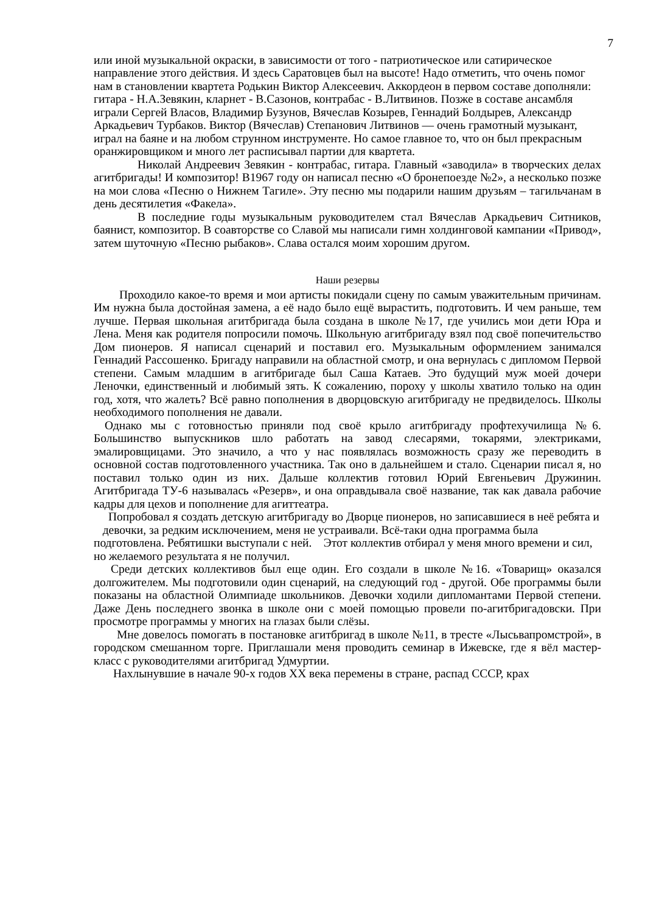7
или иной музыкальной окраски, в зависимости от того - патриотическое или сатирическое направление этого действия. И здесь Саратовцев был на высоте! Надо отметить, что очень помог нам в становлении квартета Родькин Виктор Алексеевич. Аккордеон в первом составе дополняли: гитара - Н.А.Зевякин, кларнет - В.Сазонов, контрабас - В.Литвинов. Позже в составе ансамбля играли Сергей Власов, Владимир Бузунов, Вячеслав Козырев, Геннадий Болдырев, Александр Аркадьевич Турбаков. Виктор (Вячеслав) Степанович Литвинов — очень грамотный музыкант, играл на баяне и на любом струнном инструменте. Но самое главное то, что он был прекрасным оранжировщиком и много лет расписывал партии для квартета.
Николай Андреевич Зевякин - контрабас, гитара. Главный «заводила» в творческих делах агитбригады! И композитор! В1967 году он написал песню «О бронепоезде №2», а несколько позже на мои слова «Песню о Нижнем Тагиле». Эту песню мы подарили нашим друзьям – тагильчанам в день десятилетия «Факела».
В последние годы музыкальным руководителем стал Вячеслав Аркадьевич Ситников, баянист, композитор. В соавторстве со Славой мы написали гимн холдинговой кампании «Привод», затем шуточную «Песню рыбаков». Слава остался моим хорошим другом.
Наши резервы
Проходило какое-то время и мои артисты покидали сцену по самым уважительным причинам. Им нужна была достойная замена, а её надо было ещё вырастить, подготовить. И чем раньше, тем лучше. Первая школьная агитбригада была создана в школе №17, где учились мои дети Юра и Лена. Меня как родителя попросили помочь. Школьную агитбригаду взял под своё попечительство Дом пионеров. Я написал сценарий и поставил его. Музыкальным оформлением занимался Геннадий Рассошенко. Бригаду направили на областной смотр, и она вернулась с дипломом Первой степени. Самым младшим в агитбригаде был Саша Катаев. Это будущий муж моей дочери Леночки, единственный и любимый зять. К сожалению, пороху у школы хватило только на один год, хотя, что жалеть? Всё равно пополнения в дворцовскую агитбригаду не предвиделось. Школы необходимого пополнения не давали.
Однако мы с готовностью приняли под своё крыло агитбригаду профтехучилища №6. Большинство выпускников шло работать на завод слесарями, токарями, электриками, эмалировщицами. Это значило, а что у нас появлялась возможность сразу же переводить в основной состав подготовленного участника. Так оно в дальнейшем и стало. Сценарии писал я, но поставил только один из них. Дальше коллектив готовил Юрий Евгеньевич Дружинин. Агитбригада ТУ-6 называлась «Резерв», и она оправдывала своё название, так как давала рабочие кадры для цехов и пополнение для агиттеатра.
Попробовал я создать детскую агитбригаду во Дворце пионеров, но записавшиеся в неё ребята и девочки, за редким исключением, меня не устраивали. Всё-таки одна программа была подготовлена. Ребятишки выступали с ней. Этот коллектив отбирал у меня много времени и сил, но желаемого результата я не получил.
Среди детских коллективов был еще один. Его создали в школе №16. «Товарищ» оказался долгожителем. Мы подготовили один сценарий, на следующий год - другой. Обе программы были показаны на областной Олимпиаде школьников. Девочки ходили дипломантами Первой степени. Даже День последнего звонка в школе они с моей помощью провели по-агитбригадовски. При просмотре программы у многих на глазах были слёзы.
Мне довелось помогать в постановке агитбригад в школе №11, в тресте «Лысьвапромстрой», в городском смешанном торге. Приглашали меня проводить семинар в Ижевске, где я вёл мастер-класс с руководителями агитбригад Удмуртии.
Нахлынувшие в начале 90-х годов XX века перемены в стране, распад СССР, крах